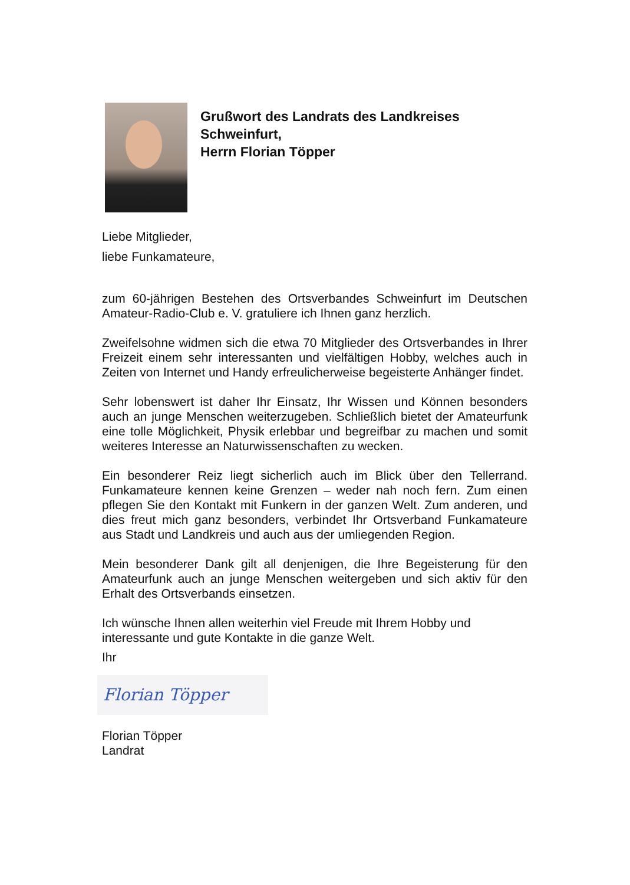Grußwort des Landrats des Landkreises
Schweinfurt,
Herrn Florian Töpper
Liebe Mitglieder,
liebe Funkamateure,
zum 60-jährigen Bestehen des Ortsverbandes Schweinfurt im Deutschen Amateur-Radio-Club e. V. gratuliere ich Ihnen ganz herzlich.
Zweifelsohne widmen sich die etwa 70 Mitglieder des Ortsverbandes in Ihrer Freizeit einem sehr interessanten und vielfältigen Hobby, welches auch in Zeiten von Internet und Handy erfreulicherweise begeisterte Anhänger findet.
Sehr lobenswert ist daher Ihr Einsatz, Ihr Wissen und Können besonders auch an junge Menschen weiterzugeben. Schließlich bietet der Amateurfunk eine tolle Möglichkeit, Physik erlebbar und begreifbar zu machen und somit weiteres Interesse an Naturwissenschaften zu wecken.
Ein besonderer Reiz liegt sicherlich auch im Blick über den Tellerrand. Funkamateure kennen keine Grenzen – weder nah noch fern. Zum einen pflegen Sie den Kontakt mit Funkern in der ganzen Welt. Zum anderen, und dies freut mich ganz besonders, verbindet Ihr Ortsverband Funkamateure aus Stadt und Landkreis und auch aus der umliegenden Region.
Mein besonderer Dank gilt all denjenigen, die Ihre Begeisterung für den Amateurfunk auch an junge Menschen weitergeben und sich aktiv für den Erhalt des Ortsverbands einsetzen.
Ich wünsche Ihnen allen weiterhin viel Freude mit Ihrem Hobby und interessante und gute Kontakte in die ganze Welt.
Ihr
Florian Töpper
Florian Töpper
Landrat